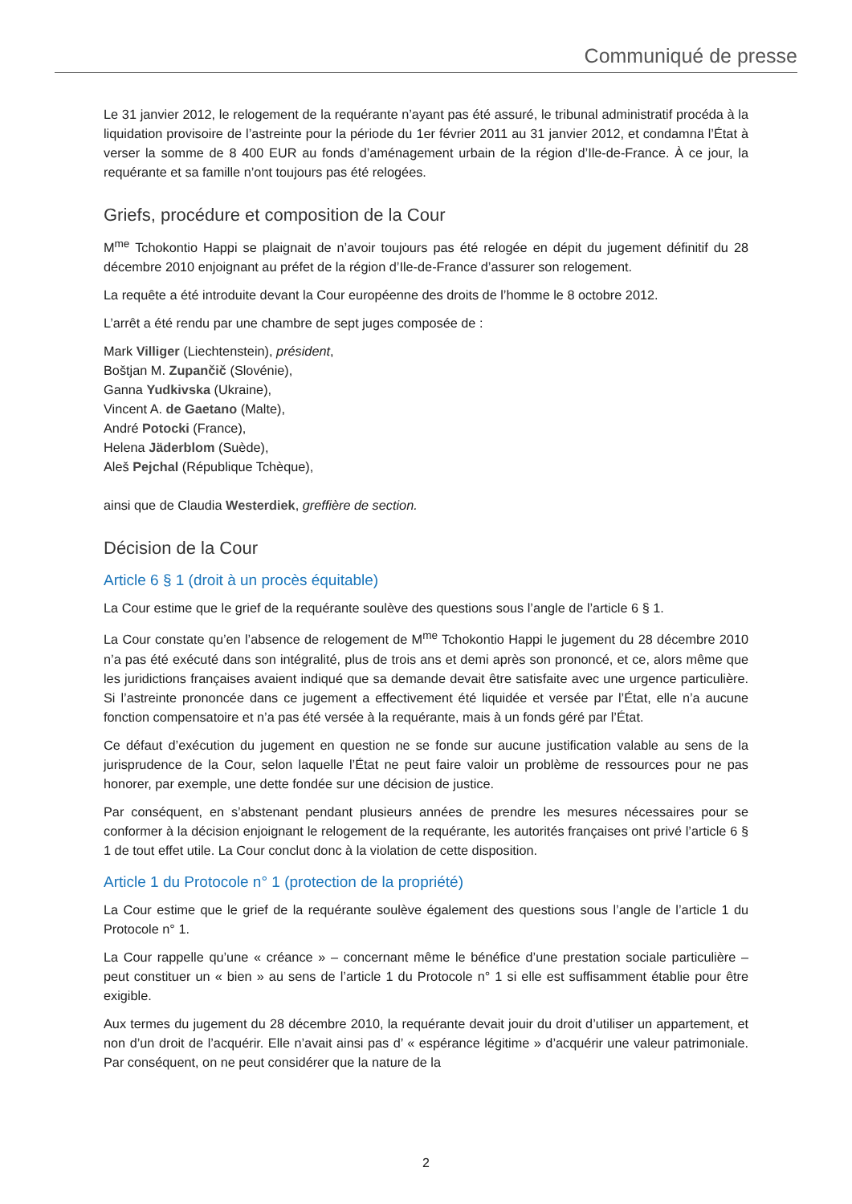Communiqué de presse
Le 31 janvier 2012, le relogement de la requérante n’ayant pas été assuré, le tribunal administratif procéda à la liquidation provisoire de l’astreinte pour la période du 1er février 2011 au 31 janvier 2012, et condamna l’État à verser la somme de 8 400 EUR au fonds d’aménagement urbain de la région d’Ile-de-France. À ce jour, la requérante et sa famille n’ont toujours pas été relogées.
Griefs, procédure et composition de la Cour
M<sup>me</sup> Tchokontio Happi se plaignait de n’avoir toujours pas été relogée en dépit du jugement définitif du 28 décembre 2010 enjoignant au préfet de la région d’Ile-de-France d’assurer son relogement.
La requête a été introduite devant la Cour européenne des droits de l’homme le 8 octobre 2012.
L’arrêt a été rendu par une chambre de sept juges composée de :
Mark Villiger (Liechtenstein), président,
Boštjan M. Zupančič (Slovénie),
Ganna Yudkivska (Ukraine),
Vincent A. de Gaetano (Malte),
André Potocki (France),
Helena Jäderblom (Suède),
Aleš Pejchal (République Tchèque),
ainsi que de Claudia Westerdiek, greffière de section.
Décision de la Cour
Article 6 § 1 (droit à un procès équitable)
La Cour estime que le grief de la requérante soulève des questions sous l’angle de l’article 6 § 1.
La Cour constate qu’en l’absence de relogement de M<sup>me</sup> Tchokontio Happi le jugement du 28 décembre 2010 n’a pas été exécuté dans son intégralité, plus de trois ans et demi après son prononcé, et ce, alors même que les juridictions françaises avaient indiqué que sa demande devait être satisfaite avec une urgence particulière. Si l’astreinte prononcée dans ce jugement a effectivement été liquidée et versée par l’État, elle n’a aucune fonction compensatoire et n’a pas été versée à la requérante, mais à un fonds géré par l’État.
Ce défaut d’exécution du jugement en question ne se fonde sur aucune justification valable au sens de la jurisprudence de la Cour, selon laquelle l’État ne peut faire valoir un problème de ressources pour ne pas honorer, par exemple, une dette fondée sur une décision de justice.
Par conséquent, en s’abstenant pendant plusieurs années de prendre les mesures nécessaires pour se conformer à la décision enjoignant le relogement de la requérante, les autorités françaises ont privé l’article 6 § 1 de tout effet utile. La Cour conclut donc à la violation de cette disposition.
Article 1 du Protocole n° 1 (protection de la propriété)
La Cour estime que le grief de la requérante soulève également des questions sous l’angle de l’article 1 du Protocole n° 1.
La Cour rappelle qu’une « créance » – concernant même le bénéfice d’une prestation sociale particulière – peut constituer un « bien » au sens de l’article 1 du Protocole n° 1 si elle est suffisamment établie pour être exigible.
Aux termes du jugement du 28 décembre 2010, la requérante devait jouir du droit d’utiliser un appartement, et non d’un droit de l’acquérir. Elle n’avait ainsi pas d’ « espérance légitime » d’acquérir une valeur patrimoniale. Par conséquent, on ne peut considérer que la nature de la
2